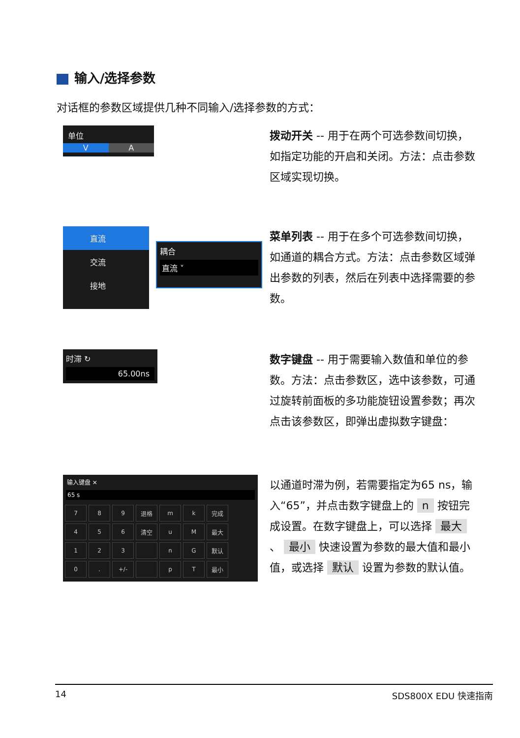输入/选择参数
对话框的参数区域提供几种不同输入/选择参数的方式：
单位
V A
拨动开关 -- 用于在两个可选参数间切换，如指定功能的开启和关闭。方法：点击参数区域实现切换。
直流
交流
接地
耦合
直流 ˅
菜单列表 -- 用于在多个可选参数间切换，如通道的耦合方式。方法：点击参数区域弹出参数的列表，然后在列表中选择需要的参数。
时滞 ↻
65.00ns
数字键盘 -- 用于需要输入数值和单位的参数。方法：点击参数区，选中该参数，可通过旋转前面板的多功能旋钮设置参数；再次点击该参数区，即弹出虚拟数字键盘：
输入键盘 ✕
65 s
| 7 | 8 | 9 | 退格 | m | k | 完成 |
| 4 | 5 | 6 | 清空 | u | M | 最大 |
| 1 | 2 | 3 | | n | G | 默认 |
| 0 | . | +/- | | p | T | 最小 |
以通道时滞为例，若需要指定为65 ns，输入“65”，并点击数字键盘上的 n 按钮完成设置。在数字键盘上，可以选择 最大 、 最小 快速设置为参数的最大值和最小值，或选择 默认 设置为参数的默认值。
14 SDS800X EDU 快速指南